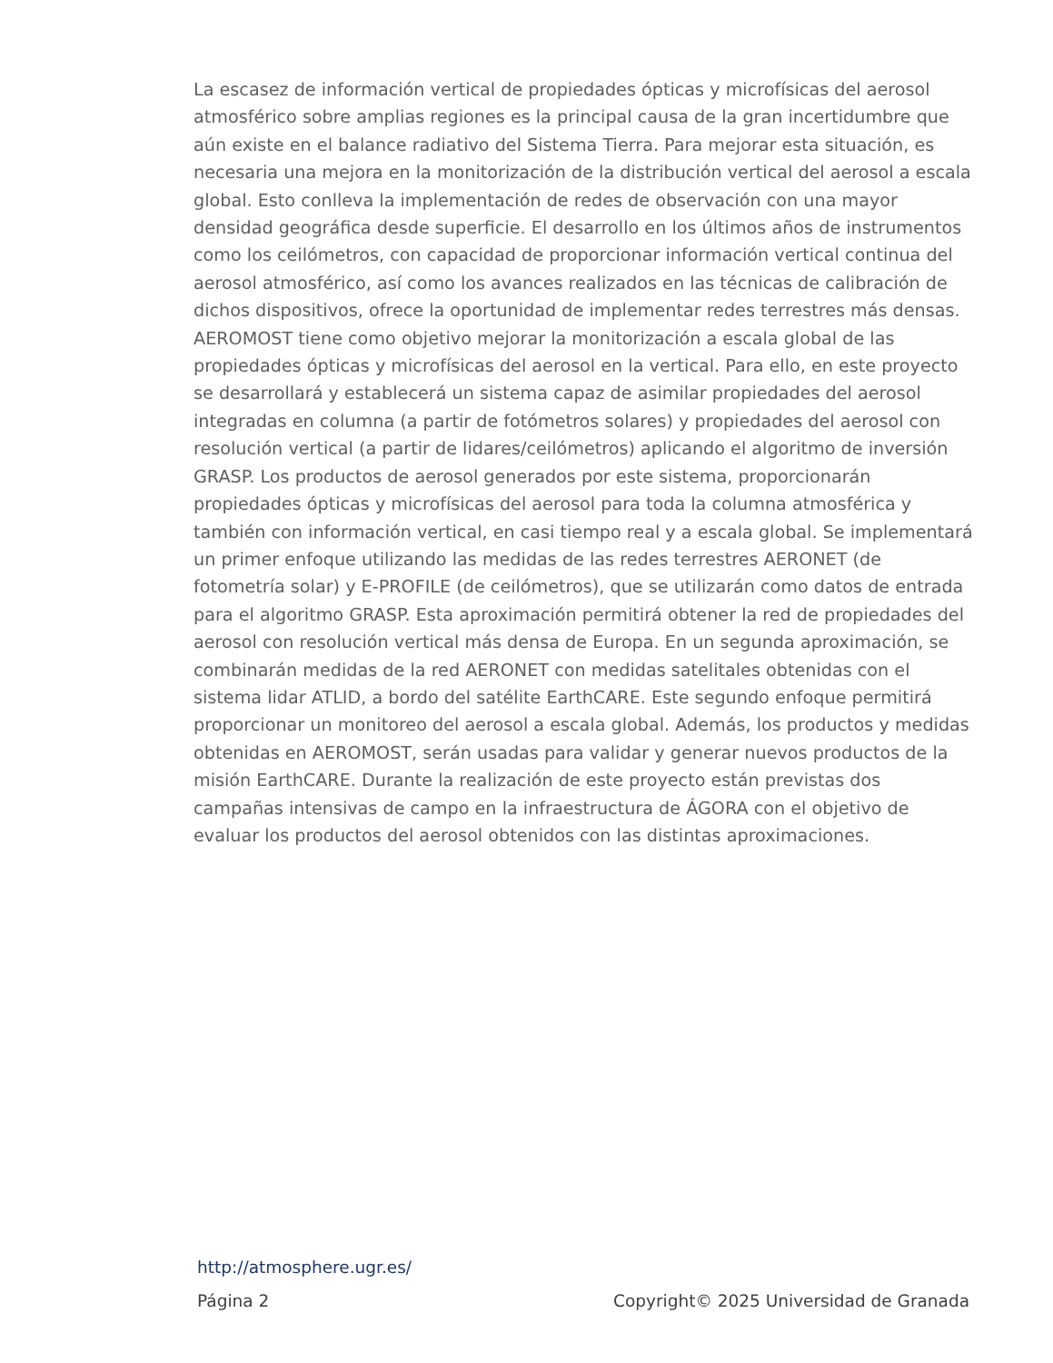La escasez de información vertical de propiedades ópticas y microfísicas del aerosol atmosférico sobre amplias regiones es la principal causa de la gran incertidumbre que aún existe en el balance radiativo del Sistema Tierra. Para mejorar esta situación, es necesaria una mejora en la monitorización de la distribución vertical del aerosol a escala global. Esto conlleva la implementación de redes de observación con una mayor densidad geográfica desde superficie. El desarrollo en los últimos años de instrumentos como los ceilómetros, con capacidad de proporcionar información vertical continua del aerosol atmosférico, así como los avances realizados en las técnicas de calibración de dichos dispositivos, ofrece la oportunidad de implementar redes terrestres más densas. AEROMOST tiene como objetivo mejorar la monitorización a escala global de las propiedades ópticas y microfísicas del aerosol en la vertical. Para ello, en este proyecto se desarrollará y establecerá un sistema capaz de asimilar propiedades del aerosol integradas en columna (a partir de fotómetros solares) y propiedades del aerosol con resolución vertical (a partir de lidares/ceilómetros) aplicando el algoritmo de inversión GRASP. Los productos de aerosol generados por este sistema, proporcionarán propiedades ópticas y microfísicas del aerosol para toda la columna atmosférica y también con información vertical, en casi tiempo real y a escala global. Se implementará un primer enfoque utilizando las medidas de las redes terrestres AERONET (de fotometría solar) y E-PROFILE (de ceilómetros), que se utilizarán como datos de entrada para el algoritmo GRASP. Esta aproximación permitirá obtener la red de propiedades del aerosol con resolución vertical más densa de Europa. En un segunda aproximación, se combinarán medidas de la red AERONET con medidas satelitales obtenidas con el sistema lidar ATLID, a bordo del satélite EarthCARE. Este segundo enfoque permitirá proporcionar un monitoreo del aerosol a escala global. Además, los productos y medidas obtenidas en AEROMOST, serán usadas para validar y generar nuevos productos de la misión EarthCARE. Durante la realización de este proyecto están previstas dos campañas intensivas de campo en la infraestructura de ÁGORA con el objetivo de evaluar los productos del aerosol obtenidos con las distintas aproximaciones.
http://atmosphere.ugr.es/
Página 2 Copyright© 2025 Universidad de Granada